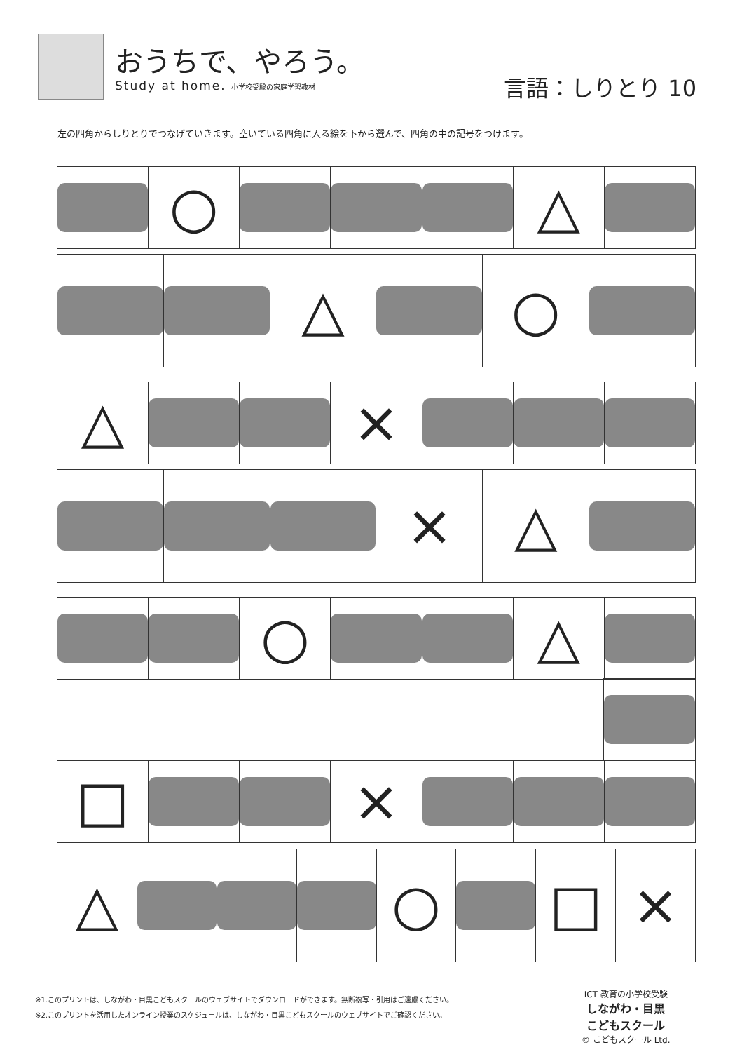おうちで、やろう。
Study at home. 小学校受験の家庭学習教材
言語：しりとり 10
左の四角からしりとりでつなげていきます。空いている四角に入る絵を下から選んで、四角の中の記号をつけます。
○ △
△ ○
△ ×
× △
○ △
□ ×
△ ○ □ ×
※1.このプリントは、しながわ・目黒こどもスクールのウェブサイトでダウンロードができます。無断複写・引用はご遠慮ください。
※2.このプリントを活用したオンライン授業のスケジュールは、しながわ・目黒こどもスクールのウェブサイトでご確認ください。
ICT 教育の小学校受験
しながわ・目黒
こどもスクール
© こどもスクール Ltd.